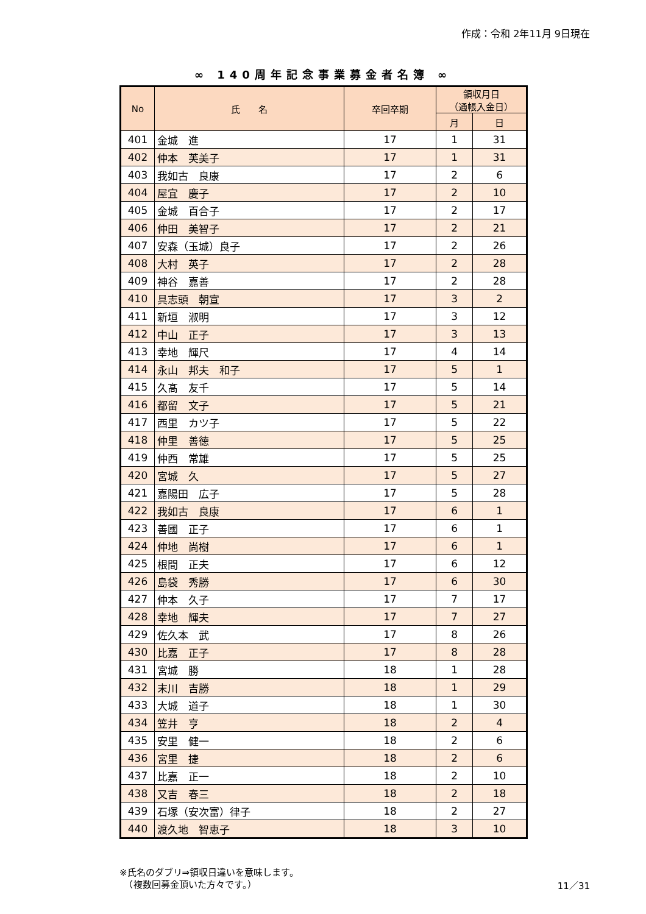作成：令和 2年11月 9日現在
∞ 140周年記念事業募金者名簿 ∞
| No | 氏 名 | 卒回卒期 | 領収月日 （通帳入金日） | |
| --- | --- | --- | --- | --- |
| | | | 月 | 日 |
| 401 | 金城 進 | 17 | 1 | 31 |
| 402 | 仲本 芙美子 | 17 | 1 | 31 |
| 403 | 我如古 良康 | 17 | 2 | 6 |
| 404 | 屋宜 慶子 | 17 | 2 | 10 |
| 405 | 金城 百合子 | 17 | 2 | 17 |
| 406 | 仲田 美智子 | 17 | 2 | 21 |
| 407 | 安森（玉城）良子 | 17 | 2 | 26 |
| 408 | 大村 英子 | 17 | 2 | 28 |
| 409 | 神谷 嘉善 | 17 | 2 | 28 |
| 410 | 具志頭 朝宣 | 17 | 3 | 2 |
| 411 | 新垣 淑明 | 17 | 3 | 12 |
| 412 | 中山 正子 | 17 | 3 | 13 |
| 413 | 幸地 輝尺 | 17 | 4 | 14 |
| 414 | 永山 邦夫 和子 | 17 | 5 | 1 |
| 415 | 久髙 友千 | 17 | 5 | 14 |
| 416 | 都留 文子 | 17 | 5 | 21 |
| 417 | 西里 カツ子 | 17 | 5 | 22 |
| 418 | 仲里 善徳 | 17 | 5 | 25 |
| 419 | 仲西 常雄 | 17 | 5 | 25 |
| 420 | 宮城 久 | 17 | 5 | 27 |
| 421 | 嘉陽田 広子 | 17 | 5 | 28 |
| 422 | 我如古 良康 | 17 | 6 | 1 |
| 423 | 善國 正子 | 17 | 6 | 1 |
| 424 | 仲地 尚樹 | 17 | 6 | 1 |
| 425 | 根間 正夫 | 17 | 6 | 12 |
| 426 | 島袋 秀勝 | 17 | 6 | 30 |
| 427 | 仲本 久子 | 17 | 7 | 17 |
| 428 | 幸地 輝夫 | 17 | 7 | 27 |
| 429 | 佐久本 武 | 17 | 8 | 26 |
| 430 | 比嘉 正子 | 17 | 8 | 28 |
| 431 | 宮城 勝 | 18 | 1 | 28 |
| 432 | 末川 吉勝 | 18 | 1 | 29 |
| 433 | 大城 道子 | 18 | 1 | 30 |
| 434 | 笠井 亨 | 18 | 2 | 4 |
| 435 | 安里 健一 | 18 | 2 | 6 |
| 436 | 宮里 捷 | 18 | 2 | 6 |
| 437 | 比嘉 正一 | 18 | 2 | 10 |
| 438 | 又吉 春三 | 18 | 2 | 18 |
| 439 | 石塚（安次富）律子 | 18 | 2 | 27 |
| 440 | 渡久地 智恵子 | 18 | 3 | 10 |
※氏名のダブリ⇒領収日違いを意味します。
　（複数回募金頂いた方々です。）
11／31